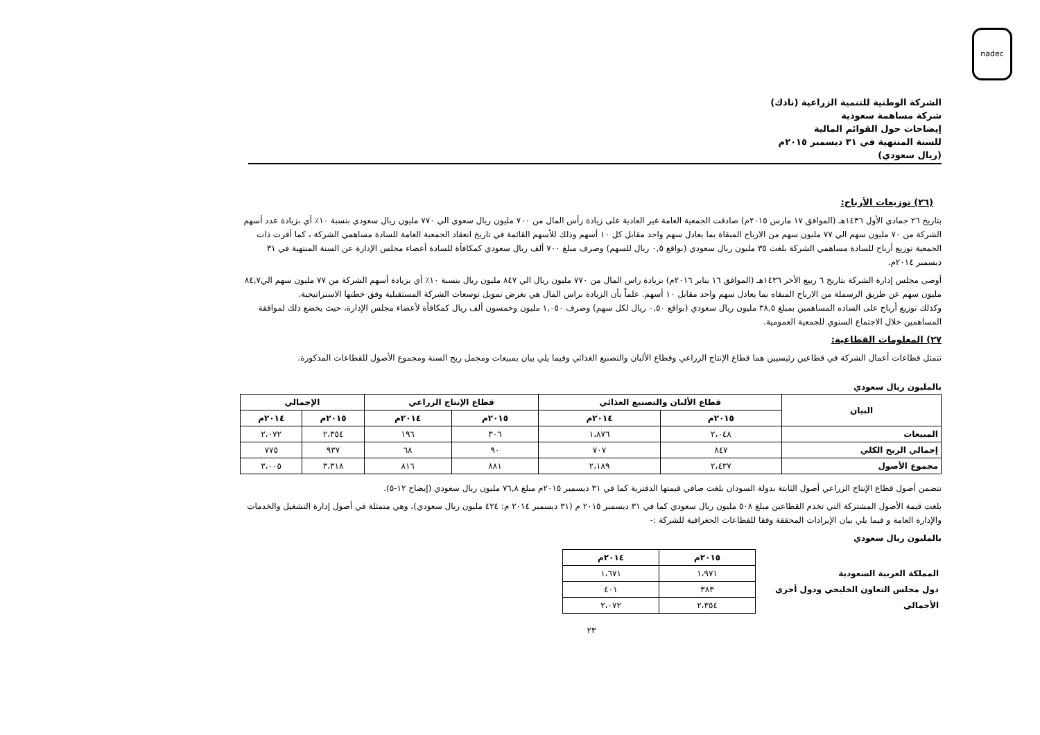nadec
الشركة الوطنية للتنمية الزراعية (نادك)
شركة مساهمة سعودية
إيضاحات حول القوائم المالية
للسنة المنتهية في ٣١ ديسمبر ٢٠١٥م
(ريال سعودي)
(٢٦) توزيعات الأرباح:
بتاريخ ٢٦ جمادي الأول ١٤٣٦هـ (الموافق ١٧ مارس ٢٠١٥م) صادقت الجمعية العامة غير العادية على زيادة رأس المال من ٧٠٠ مليون ريال سعوي الي ٧٧٠ مليون ريال سعودي بنسبة ١٠٪ أي بزيادة عدد أسهم الشركة من ٧٠ مليون سهم الي ٧٧ مليون سهم من الارباح المبقاة بما يعادل سهم واحد مقابل كل ١٠ أسهم وذلك للأسهم القائمة في تاريخ انعقاد الجمعية العامة للسادة مساهمي الشركة ، كما أقرت ذات الجمعية توزيع أرباح للسادة مساهمي الشركة بلغت ٣٥ مليون ريال سعودي (بواقع ٠,٥ ريال للسهم) وصرف مبلغ ٧٠٠ ألف ريال سعودي كمكافأة للسادة أعضاء مجلس الإدارة عن السنة المنتهية في ٣١ ديسمبر ٢٠١٤م.
أوصى مجلس إدارة الشركة بتاريخ ٦ ربيع الأخر ١٤٣٦هـ (الموافق ١٦ يناير ٢٠١٦م) بزيادة راس المال من ٧٧٠ مليون ريال الي ٨٤٧ مليون ريال بنسبة ١٠٪ أي بزيادة أسهم الشركة من ٧٧ مليون سهم الي٨٤,٧ مليون سهم عن طريق الرسملة من الارباح المبقاه بما يعادل سهم واحد مقابل ١٠ أسهم. علماً بأن الزيادة براس المال هي بغرض تمويل توسعات الشركة المستقبلية وفق خطتها الاستراتيجية.
وكذلك توزيع أرباح على الساده المساهمين بمبلغ ٣٨,٥ مليون ريال سعودي (بواقع ٠,٥٠ ريال لكل سهم) وصرف ١,٠٥٠ مليون وخمسون ألف ريال كمكافأة لأعضاء مجلس الإدارة، حيث يخضع ذلك لموافقة المساهمين خلال الاجتماع السنوي للجمعية العمومية.
٢٧) المعلومات القطاعية:
تتمثل قطاعات أعمال الشركة في قطاعين رئيسيين هما قطاع الإنتاج الزراعي وقطاع الألبان والتصنيع الغذائي وفيما يلي بيان بمبيعات ومجمل ربح السنة ومجموع الأصول للقطاعات المذكورة.
بالمليون ريال سعودي
| البيان | قطاع الألبان والتصنيع الغذائي | | قطاع الإنتاج الزراعي | | الإجمالي | |
| --- | --- | --- | --- | --- | --- | --- |
| | ٢٠١٥م | ٢٠١٤م | ٢٠١٥م | ٢٠١٤م | ٢٠١٥م | ٢٠١٤م |
| المبيعات | ٢،٠٤٨ | ١،٨٧٦ | ٣٠٦ | ١٩٦ | ٢،٣٥٤ | ٢،٠٧٢ |
| إجمالي الربح الكلي | ٨٤٧ | ٧٠٧ | ٩٠ | ٦٨ | ٩٣٧ | ٧٧٥ |
| مجموع الأصول | ٢،٤٣٧ | ٢،١٨٩ | ٨٨١ | ٨١٦ | ٣،٣١٨ | ٣،٠٠٥ |
تتضمن أصول قطاع الإنتاج الزراعي أصول الثابتة بدولة السودان بلغت صافي قيمتها الدفترية كما في ٣١ ديسمبر ٢٠١٥م مبلغ ٧٦,٨ مليون ريال سعودي (إيضاح ١٢-٥).
بلغت قيمة الأصول المشتركة التي تخدم القطاعين مبلغ ٥٠٨ مليون ريال سعودي كما في ٣١ ديسمبر ٢٠١٥ م (٣١ ديسمبر ٢٠١٤ م: ٤٢٤ مليون ريال سعودي)، وهي متمثلة في أصول إدارة التشغيل والخدمات والإدارة العامة و فيما يلي بيان الإيرادات المحققة وفقا للقطاعات الجغرافية للشركة :-
بالمليون ريال سعودي
| | ٢٠١٥م | ٢٠١٤م |
| المملكة العربية السعودية | ١،٩٧١ | ١،٦٧١ |
| دول مجلس التعاون الخليجي ودول أخري | ٣٨٣ | ٤٠١ |
| الأجمالي | ٢،٣٥٤ | ٢،٠٧٢ |
٢٣